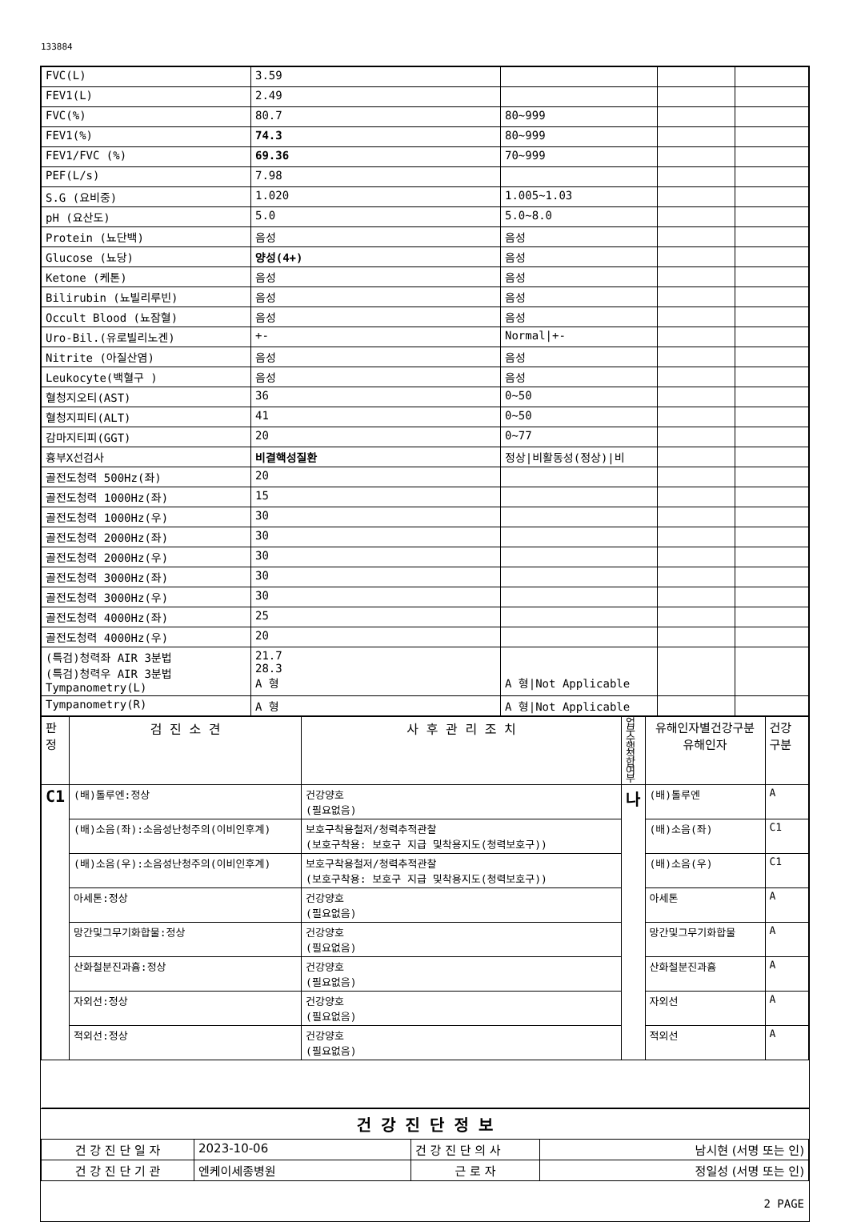133884
| FVC(L) | 3.59 | | | |
| FEV1(L) | 2.49 | | | |
| FVC(%) | 80.7 | 80~999 | | |
| FEV1(%) | 74.3 | 80~999 | | |
| FEV1/FVC (%) | 69.36 | 70~999 | | |
| PEF(L/s) | 7.98 | | | |
| S.G (요비중) | 1.020 | 1.005~1.03 | | |
| pH (요산도) | 5.0 | 5.0~8.0 | | |
| Protein (뇨단백) | 음성 | 음성 | | |
| Glucose (뇨당) | 양성(4+) | 음성 | | |
| Ketone (케톤) | 음성 | 음성 | | |
| Bilirubin (뇨빌리루빈) | 음성 | 음성 | | |
| Occult Blood (뇨잠혈) | 음성 | 음성 | | |
| Uro-Bil.(유로빌리노겐) | +- | Normal/+- | | |
| Nitrite (아질산염) | 음성 | 음성 | | |
| Leukocyte(백혈구 ) | 음성 | 음성 | | |
| 혈청지오티(AST) | 36 | 0~50 | | |
| 혈청지피티(ALT) | 41 | 0~50 | | |
| 감마지티피(GGT) | 20 | 0~77 | | |
| 흉부X선검사 | 비결핵성질환 | 정상/비활동성(정상)/비 | | |
| 골전도청력 500Hz(좌) | 20 | | | |
| 골전도청력 1000Hz(좌) | 15 | | | |
| 골전도청력 1000Hz(우) | 30 | | | |
| 골전도청력 2000Hz(좌) | 30 | | | |
| 골전도청력 2000Hz(우) | 30 | | | |
| 골전도청력 3000Hz(좌) | 30 | | | |
| 골전도청력 3000Hz(우) | 30 | | | |
| 골전도청력 4000Hz(좌) | 25 | | | |
| 골전도청력 4000Hz(우) | 20 | | | |
| (특검)청력좌 AIR 3분법 (특검)청력우 AIR 3분법 Tympanometry(L) | 21.7 28.3 A 형 | A 형/Not Applicable | | |
| Tympanometry(R) | A 형 | A 형/Not Applicable | | |
| 판정 | 검 진 소 견 | 사 후 관 리 조 치 | 업무수행적합여부 | 유해인자별건강구분 유해인자 | 건강 구분 |
| C1 | (배)톨루엔:정상 | 건강양호 (필요없음) | 나 | (배)톨루엔 | A |
| | (배)소음(좌):소음성난청주의(이비인후계) | 보호구착용철저/청력추적관찰 (보호구착용: 보호구 지급 및착용지도(청력보호구)) | | (배)소음(좌) | C1 |
| | (배)소음(우):소음성난청주의(이비인후계) | 보호구착용철저/청력추적관찰 (보호구착용: 보호구 지급 및착용지도(청력보호구)) | | (배)소음(우) | C1 |
| | 아세톤:정상 | 건강양호 (필요없음) | | 아세톤 | A |
| | 망간및그무기화합물:정상 | 건강양호 (필요없음) | | 망간및그무기화합물 | A |
| | 산화철분진과흄:정상 | 건강양호 (필요없음) | | 산화철분진과흄 | A |
| | 자외선:정상 | 건강양호 (필요없음) | | 자외선 | A |
| | 적외선:정상 | 건강양호 (필요없음) | | 적외선 | A |
건 강 진 단 정 보
| 건 강 진 단 일 자 | 2023-10-06 | 건 강 진 단 의 사 | 남시현 (서명 또는 인) |
| 건 강 진 단 기 관 | 엔케이세종병원 | 근 로 자 | 정일성 (서명 또는 인) |
2 PAGE